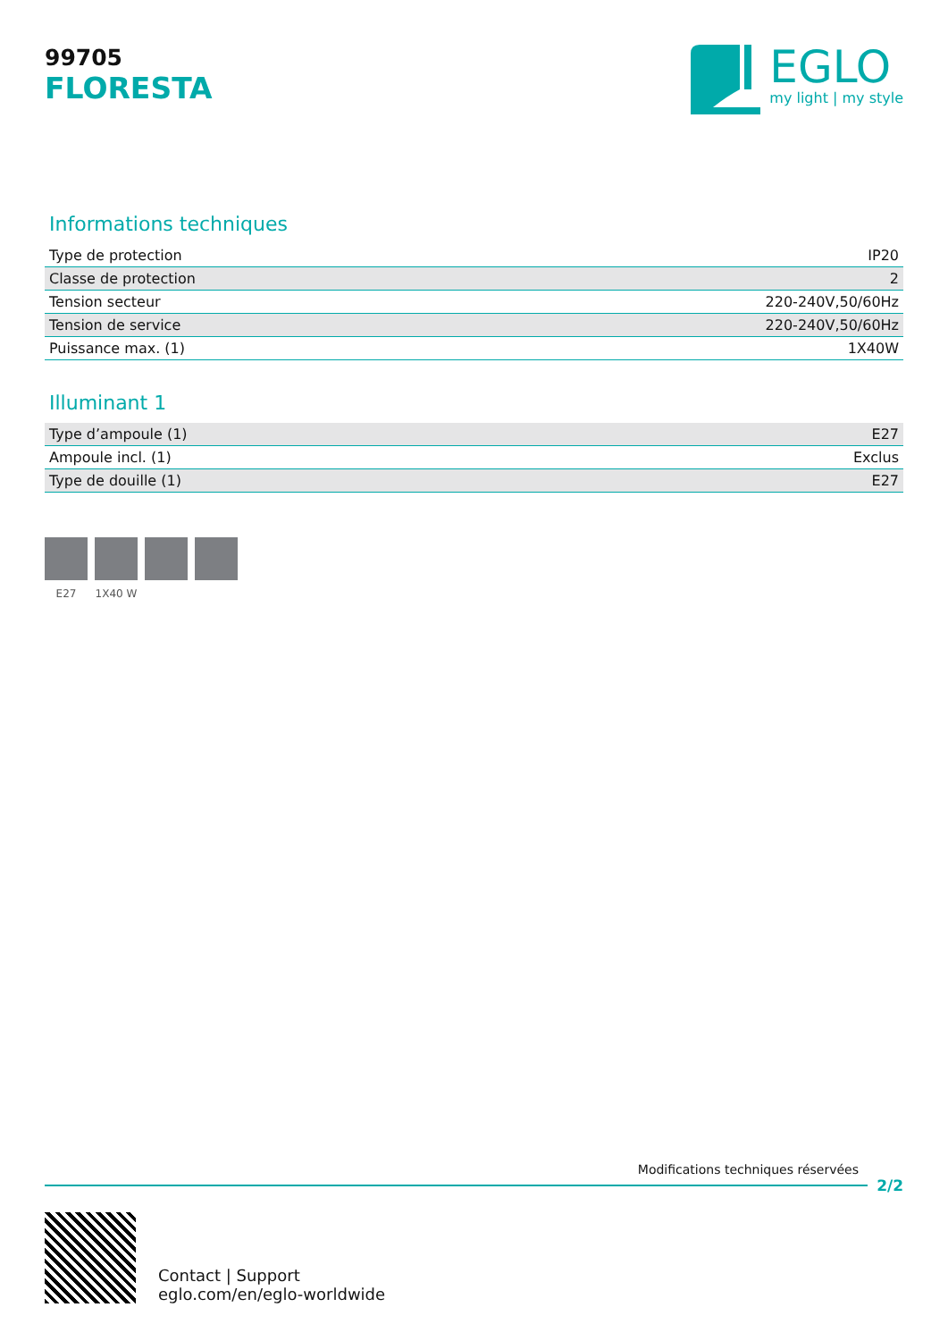99705
FLORESTA
EGLO
my light | my style
Informations techniques
| Type de protection | IP20 |
| Classe de protection | 2 |
| Tension secteur | 220-240V,50/60Hz |
| Tension de service | 220-240V,50/60Hz |
| Puissance max. (1) | 1X40W |
Illuminant 1
| Type d’ampoule (1) | E27 |
| Ampoule incl. (1) | Exclus |
| Type de douille (1) | E27 |
E27 1X40 W
Modifications techniques réservées
2/2
Contact | Support
eglo.com/en/eglo-worldwide